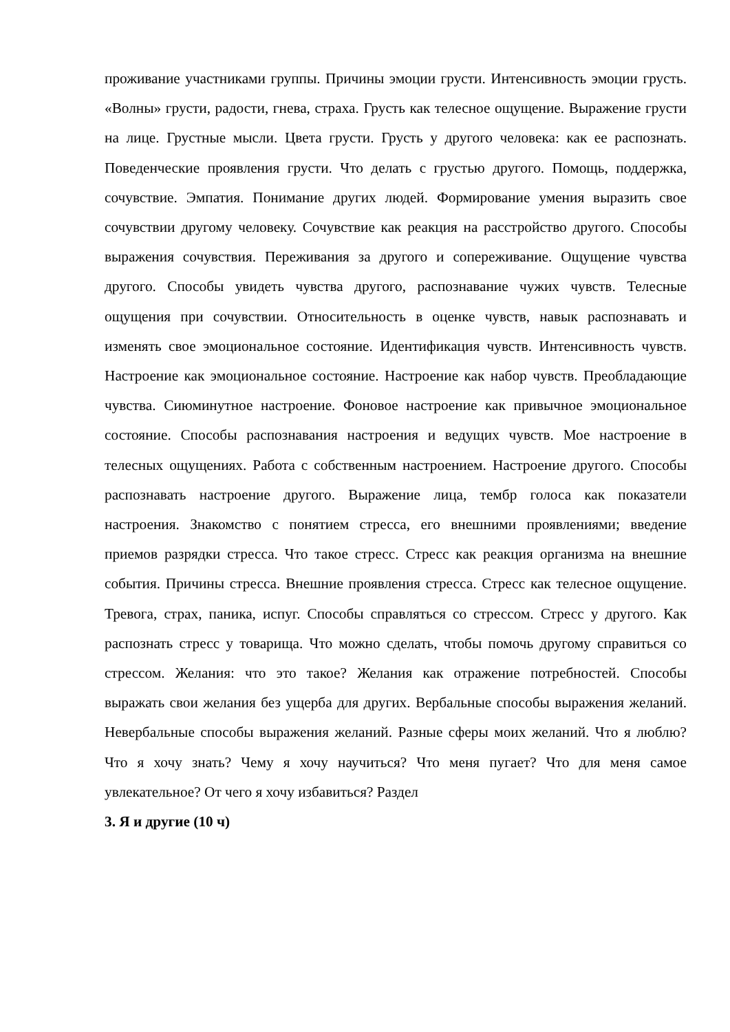проживание участниками группы. Причины эмоции грусти. Интенсивность эмоции грусть. «Волны» грусти, радости, гнева, страха. Грусть как телесное ощущение. Выражение грусти на лице. Грустные мысли. Цвета грусти. Грусть у другого человека: как ее распознать. Поведенческие проявления грусти. Что делать с грустью другого. Помощь, поддержка, сочувствие. Эмпатия. Понимание других людей. Формирование умения выразить свое сочувствии другому человеку. Сочувствие как реакция на расстройство другого. Способы выражения сочувствия. Переживания за другого и сопереживание. Ощущение чувства другого. Способы увидеть чувства другого, распознавание чужих чувств. Телесные ощущения при сочувствии. Относительность в оценке чувств, навык распознавать и изменять свое эмоциональное состояние. Идентификация чувств. Интенсивность чувств. Настроение как эмоциональное состояние. Настроение как набор чувств. Преобладающие чувства. Сиюминутное настроение. Фоновое настроение как привычное эмоциональное состояние. Способы распознавания настроения и ведущих чувств. Мое настроение в телесных ощущениях. Работа с собственным настроением. Настроение другого. Способы распознавать настроение другого. Выражение лица, тембр голоса как показатели настроения. Знакомство с понятием стресса, его внешними проявлениями; введение приемов разрядки стресса. Что такое стресс. Стресс как реакция организма на внешние события. Причины стресса. Внешние проявления стресса. Стресс как телесное ощущение. Тревога, страх, паника, испуг. Способы справляться со стрессом. Стресс у другого. Как распознать стресс у товарища. Что можно сделать, чтобы помочь другому справиться со стрессом. Желания: что это такое? Желания как отражение потребностей. Способы выражать свои желания без ущерба для других. Вербальные способы выражения желаний. Невербальные способы выражения желаний. Разные сферы моих желаний. Что я люблю? Что я хочу знать? Чему я хочу научиться? Что меня пугает? Что для меня самое увлекательное? От чего я хочу избавиться? Раздел
3. Я и другие (10 ч)